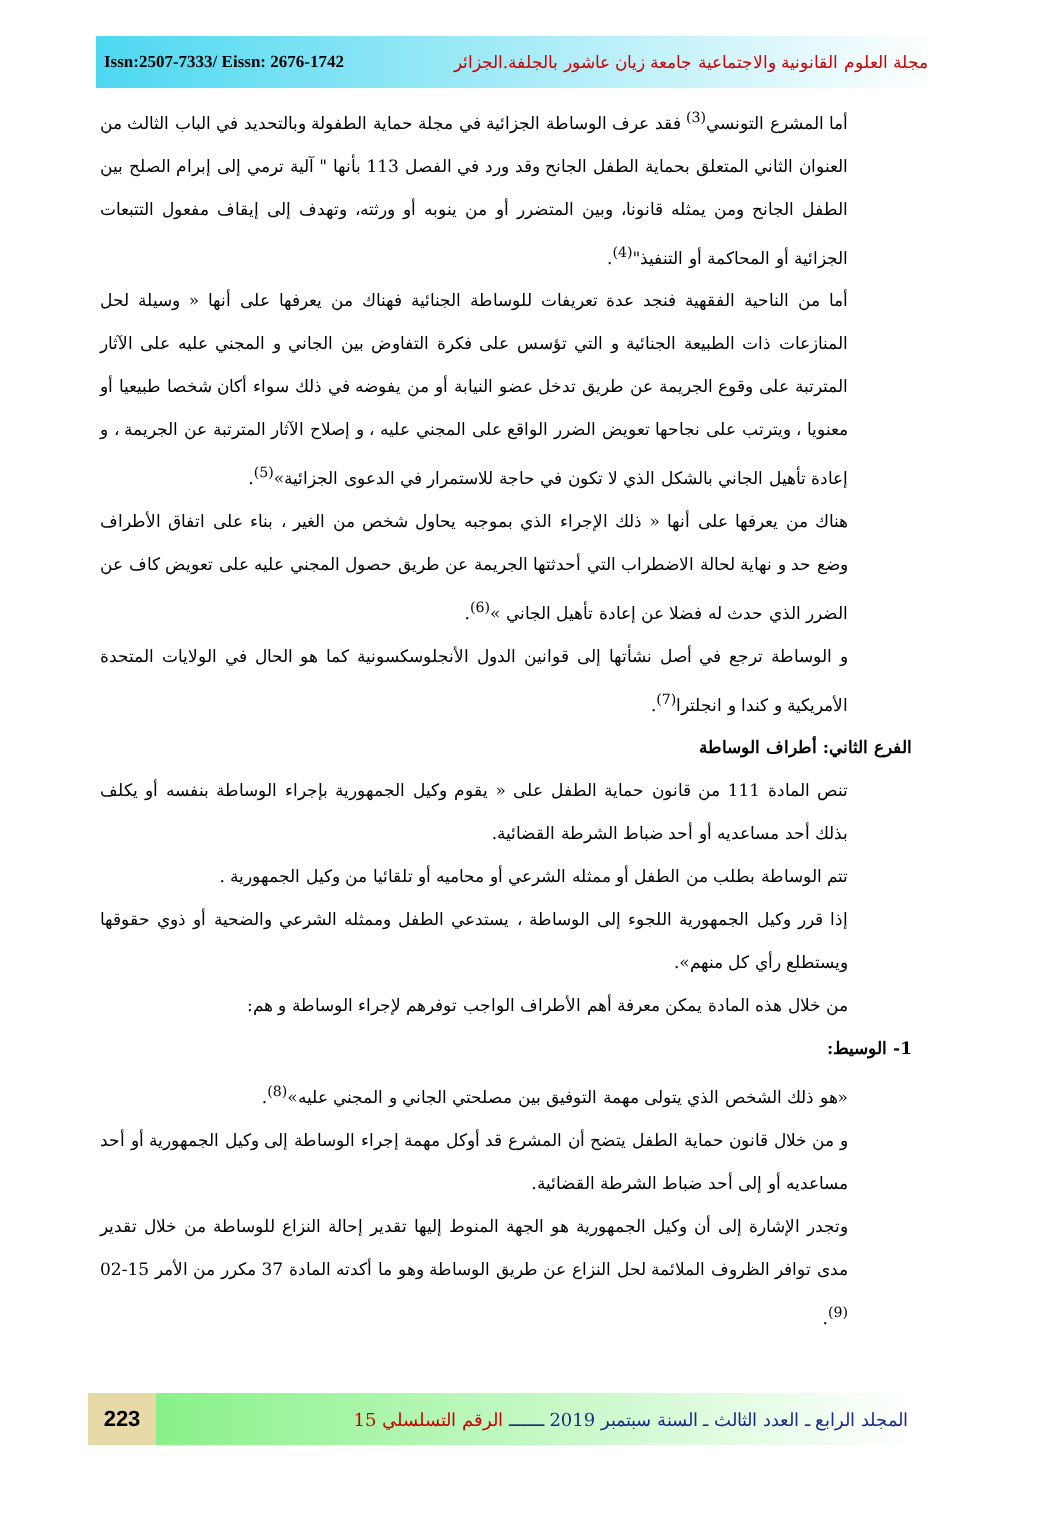Issn:2507-7333/ Eissn: 2676-1742
مجلة العلوم القانونية والاجتماعية جامعة زيان عاشور بالجلفة.الجزائر
أما المشرع التونسي<sup>(3)</sup> فقد عرف الوساطة الجزائية في مجلة حماية الطفولة وبالتحديد في الباب الثالث من العنوان الثاني المتعلق بحماية الطفل الجانح وقد ورد في الفصل 113 بأنها " آلية ترمي إلى إبرام الصلح بين الطفل الجانح ومن يمثله قانونا، وبين المتضرر أو من ينوبه أو ورثته، وتهدف إلى إيقاف مفعول التتبعات الجزائية أو المحاكمة أو التنفيذ"<sup>(4)</sup>.
أما من الناحية الفقهية فنجد عدة تعريفات للوساطة الجنائية فهناك من يعرفها على أنها « وسيلة لحل المنازعات ذات الطبيعة الجنائية و التي تؤسس على فكرة التفاوض بين الجاني و المجني عليه على الآثار المترتبة على وقوع الجريمة عن طريق تدخل عضو النيابة أو من يفوضه في ذلك سواء أكان شخصا طبيعيا أو معنويا ، ويترتب على نجاحها تعويض الضرر الواقع على المجني عليه ، و إصلاح الآثار المترتبة عن الجريمة ، و إعادة تأهيل الجاني بالشكل الذي لا تكون في حاجة للاستمرار في الدعوى الجزائية»<sup>(5)</sup>.
هناك من يعرفها على أنها « ذلك الإجراء الذي بموجبه يحاول شخص من الغير ، بناء على اتفاق الأطراف وضع حد و نهاية لحالة الاضطراب التي أحدثتها الجريمة عن طريق حصول المجني عليه على تعويض كاف عن الضرر الذي حدث له فضلا عن إعادة تأهيل الجاني »<sup>(6)</sup>.
و الوساطة ترجع في أصل نشأتها إلى قوانين الدول الأنجلوسكسونية كما هو الحال في الولايات المتحدة الأمريكية و كندا و انجلترا<sup>(7)</sup>.
الفرع الثاني: أطراف الوساطة
تنص المادة 111 من قانون حماية الطفل على « يقوم وكيل الجمهورية بإجراء الوساطة بنفسه أو يكلف بذلك أحد مساعديه أو أحد ضباط الشرطة القضائية.
تتم الوساطة بطلب من الطفل أو ممثله الشرعي أو محاميه أو تلقائيا من وكيل الجمهورية .
إذا قرر وكيل الجمهورية اللجوء إلى الوساطة ، يستدعي الطفل وممثله الشرعي والضحية أو ذوي حقوقها ويستطلع رأي كل منهم».
من خلال هذه المادة يمكن معرفة أهم الأطراف الواجب توفرهم لإجراء الوساطة و هم:
1- الوسيط:
«هو ذلك الشخص الذي يتولى مهمة التوفيق بين مصلحتي الجاني و المجني عليه»<sup>(8)</sup>.
و من خلال قانون حماية الطفل يتضح أن المشرع قد أوكل مهمة إجراء الوساطة إلى وكيل الجمهورية أو أحد مساعديه أو إلى أحد ضباط الشرطة القضائية.
وتجدر الإشارة إلى أن وكيل الجمهورية هو الجهة المنوط إليها تقدير إحالة النزاع للوساطة من خلال تقدير مدى توافر الظروف الملائمة لحل النزاع عن طريق الوساطة وهو ما أكدته المادة 37 مكرر من الأمر 15-02 <sup>(9)</sup>.
223
المجلد الرابع ـ العدد الثالث ـ السنة سبتمبر 2019 ـــــــ الرقم التسلسلي 15